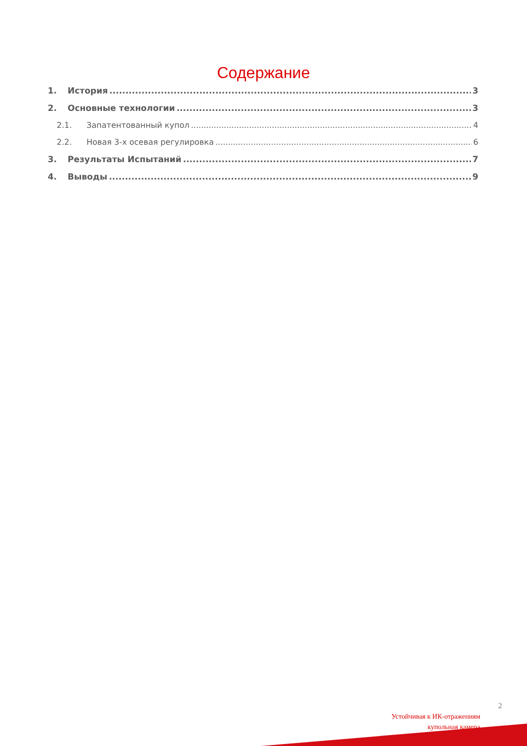Содержание
1. История 3
2. Основные технологии 3
2.1. Запатентованный купол 4
2.2. Новая 3-х осевая регулировка 6
3. Результаты Испытаний 7
4. Выводы 9
2
Устойчивая к ИК-отражениям
купольная камера